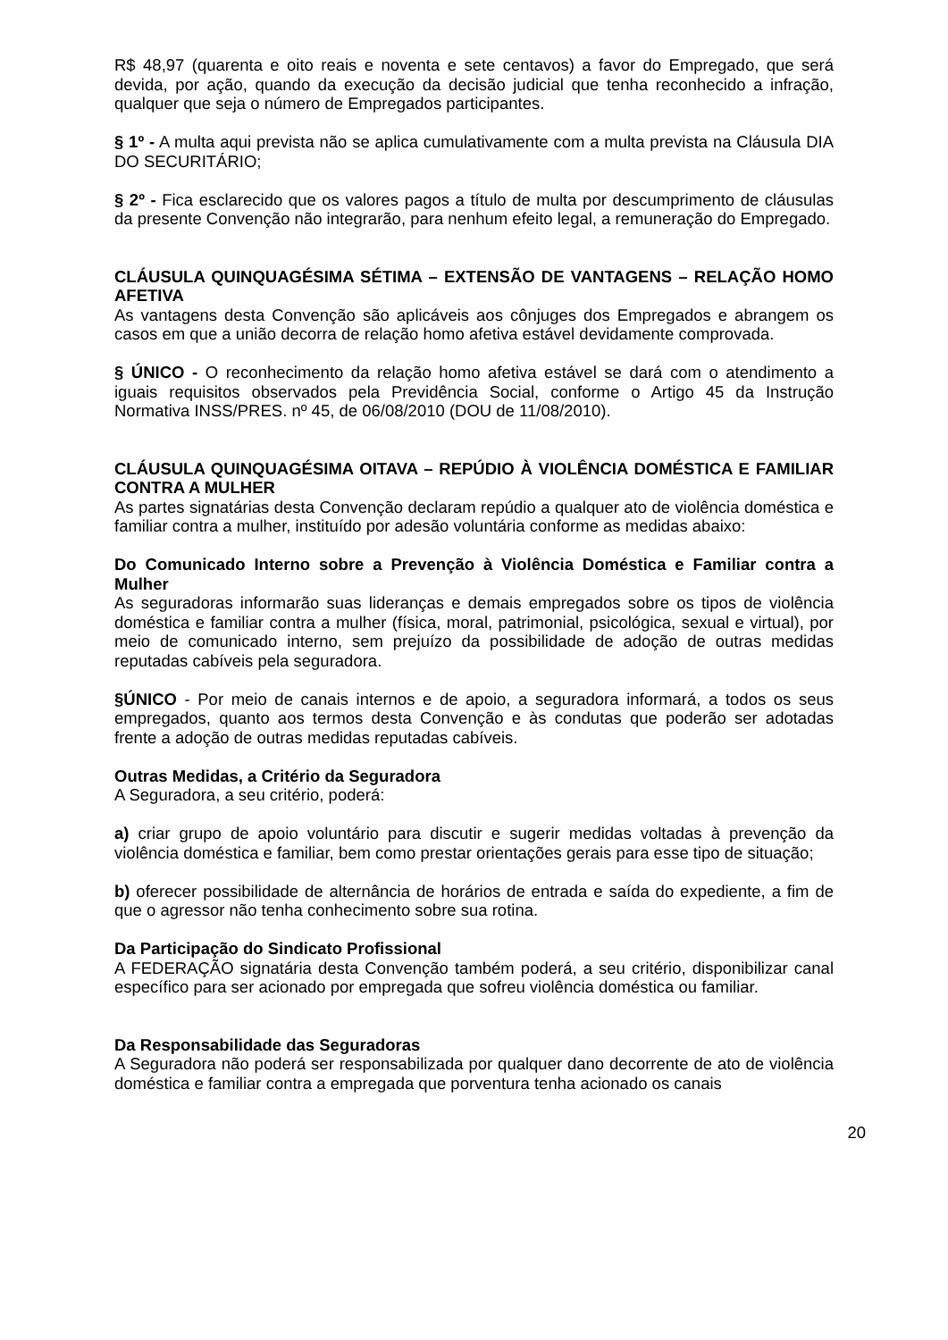R$ 48,97 (quarenta e oito reais e noventa e sete centavos) a favor do Empregado, que será devida, por ação, quando da execução da decisão judicial que tenha reconhecido a infração, qualquer que seja o número de Empregados participantes.
§ 1º - A multa aqui prevista não se aplica cumulativamente com a multa prevista na Cláusula DIA DO SECURITÁRIO;
§ 2º - Fica esclarecido que os valores pagos a título de multa por descumprimento de cláusulas da presente Convenção não integrarão, para nenhum efeito legal, a remuneração do Empregado.
CLÁUSULA QUINQUAGÉSIMA SÉTIMA – EXTENSÃO DE VANTAGENS – RELAÇÃO HOMO AFETIVA
As vantagens desta Convenção são aplicáveis aos cônjuges dos Empregados e abrangem os casos em que a união decorra de relação homo afetiva estável devidamente comprovada.
§ ÚNICO - O reconhecimento da relação homo afetiva estável se dará com o atendimento a iguais requisitos observados pela Previdência Social, conforme o Artigo 45 da Instrução Normativa INSS/PRES. nº 45, de 06/08/2010 (DOU de 11/08/2010).
CLÁUSULA QUINQUAGÉSIMA OITAVA – REPÚDIO À VIOLÊNCIA DOMÉSTICA E FAMILIAR CONTRA A MULHER
As partes signatárias desta Convenção declaram repúdio a qualquer ato de violência doméstica e familiar contra a mulher, instituído por adesão voluntária conforme as medidas abaixo:
Do Comunicado Interno sobre a Prevenção à Violência Doméstica e Familiar contra a Mulher
As seguradoras informarão suas lideranças e demais empregados sobre os tipos de violência doméstica e familiar contra a mulher (física, moral, patrimonial, psicológica, sexual e virtual), por meio de comunicado interno, sem prejuízo da possibilidade de adoção de outras medidas reputadas cabíveis pela seguradora.
§ÚNICO - Por meio de canais internos e de apoio, a seguradora informará, a todos os seus empregados, quanto aos termos desta Convenção e às condutas que poderão ser adotadas frente a adoção de outras medidas reputadas cabíveis.
Outras Medidas, a Critério da Seguradora
A Seguradora, a seu critério, poderá:
a) criar grupo de apoio voluntário para discutir e sugerir medidas voltadas à prevenção da violência doméstica e familiar, bem como prestar orientações gerais para esse tipo de situação;
b) oferecer possibilidade de alternância de horários de entrada e saída do expediente, a fim de que o agressor não tenha conhecimento sobre sua rotina.
Da Participação do Sindicato Profissional
A FEDERAÇÃO signatária desta Convenção também poderá, a seu critério, disponibilizar canal específico para ser acionado por empregada que sofreu violência doméstica ou familiar.
Da Responsabilidade das Seguradoras
A Seguradora não poderá ser responsabilizada por qualquer dano decorrente de ato de violência doméstica e familiar contra a empregada que porventura tenha acionado os canais
20